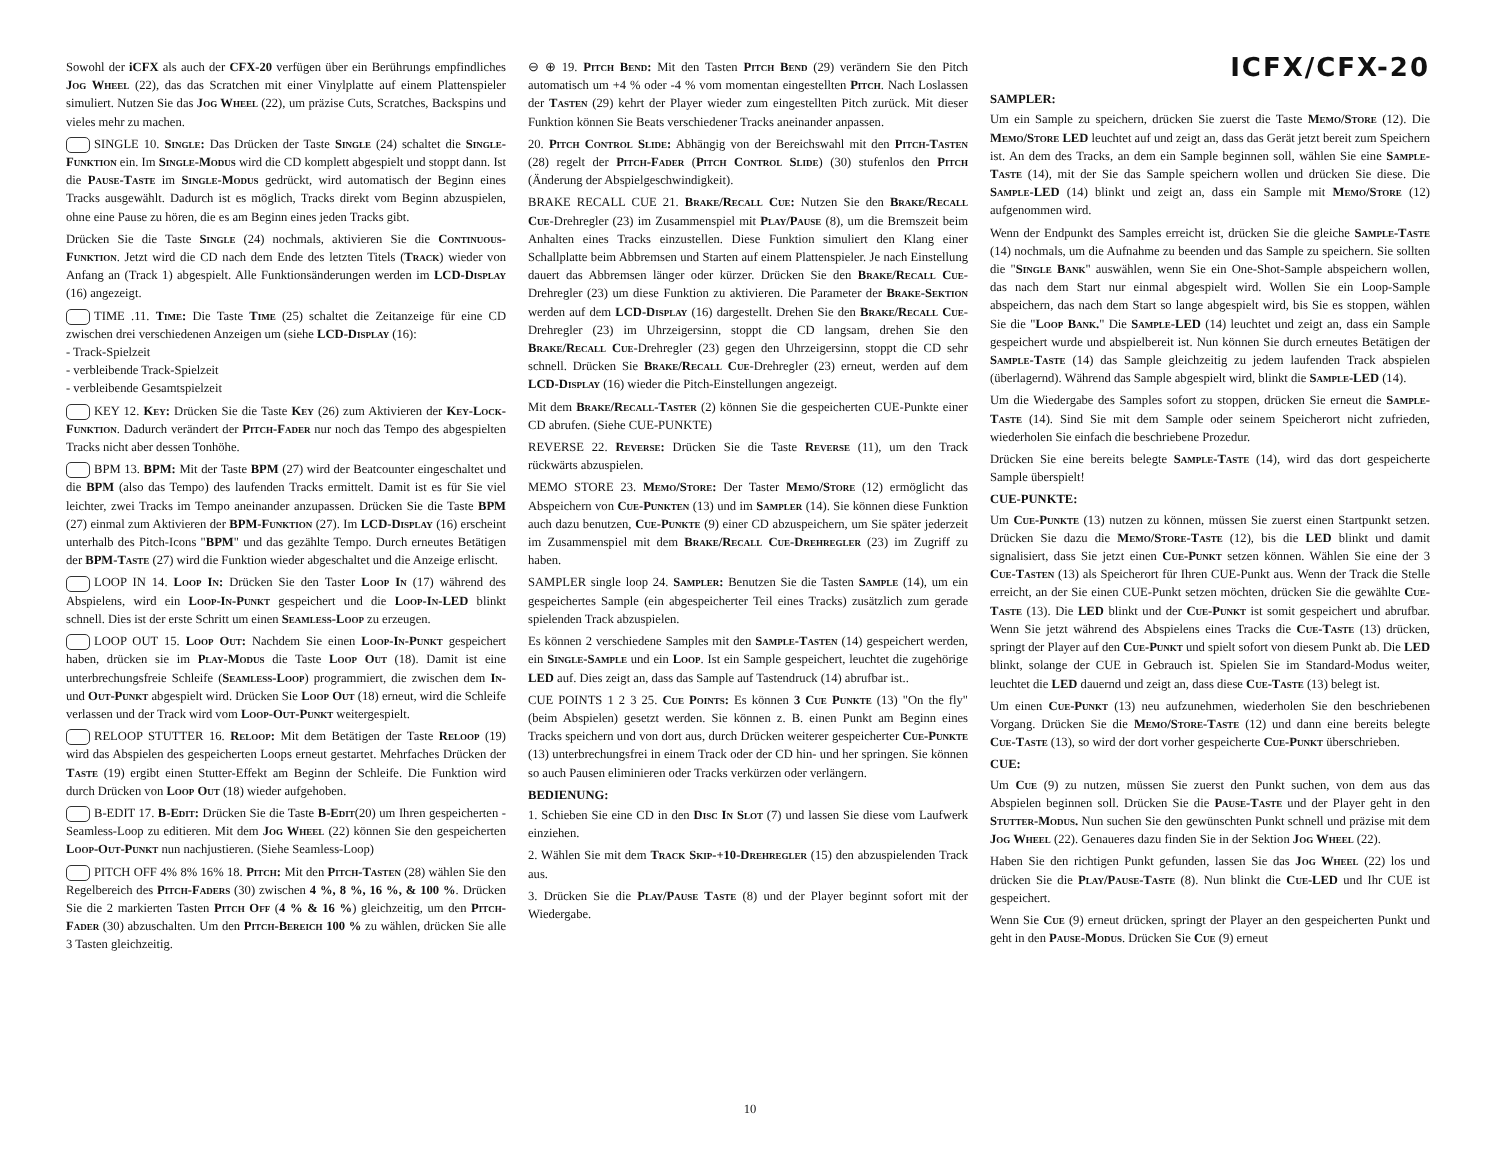Sowohl der iCFX als auch der CFX-20 verfügen über ein Berührungs empfindliches Jog Wheel (22), das das Scratchen mit einer Vinylplatte auf einem Plattenspieler simuliert. Nutzen Sie das Jog Wheel (22), um präzise Cuts, Scratches, Backspins und vieles mehr zu machen.
SINGLE 10. Single: Das Drücken der Taste Single (24) schaltet die Single-Funktion ein. Im Single-Modus wird die CD komplett abgespielt und stoppt dann. Ist die Pause-Taste im Single-Modus gedrückt, wird automatisch der Beginn eines Tracks ausgewählt. Dadurch ist es möglich, Tracks direkt vom Beginn abzuspielen, ohne eine Pause zu hören, die es am Beginn eines jeden Tracks gibt.
Drücken Sie die Taste Single (24) nochmals, aktivieren Sie die Continuous-Funktion. Jetzt wird die CD nach dem Ende des letzten Titels (Track) wieder von Anfang an (Track 1) abgespielt. Alle Funktionsänderungen werden im LCD-Display (16) angezeigt.
TIME .11. Time: Die Taste Time (25) schaltet die Zeitanzeige für eine CD zwischen drei verschiedenen Anzeigen um (siehe LCD-Display (16):
- Track-Spielzeit
- verbleibende Track-Spielzeit
- verbleibende Gesamtspielzeit
KEY 12. Key: Drücken Sie die Taste Key (26) zum Aktivieren der Key-Lock-Funktion. Dadurch verändert der Pitch-Fader nur noch das Tempo des abgespielten Tracks nicht aber dessen Tonhöhe.
BPM 13. BPM: Mit der Taste BPM (27) wird der Beatcounter eingeschaltet und die BPM (also das Tempo) des laufenden Tracks ermittelt. Damit ist es für Sie viel leichter, zwei Tracks im Tempo aneinander anzupassen. Drücken Sie die Taste BPM (27) einmal zum Aktivieren der BPM-Funktion (27). Im LCD-Display (16) erscheint unterhalb des Pitch-Icons "BPM" und das gezählte Tempo. Durch erneutes Betätigen der BPM-Taste (27) wird die Funktion wieder abgeschaltet und die Anzeige erlischt.
LOOP IN 14. Loop In: Drücken Sie den Taster Loop In (17) während des Abspielens, wird ein Loop-In-Punkt gespeichert und die Loop-In-LED blinkt schnell. Dies ist der erste Schritt um einen Seamless-Loop zu erzeugen.
LOOP OUT 15. Loop Out: Nachdem Sie einen Loop-In-Punkt gespeichert haben, drücken sie im Play-Modus die Taste Loop Out (18). Damit ist eine unterbrechungsfreie Schleife (Seamless-Loop) programmiert, die zwischen dem In- und Out-Punkt abgespielt wird. Drücken Sie Loop Out (18) erneut, wird die Schleife verlassen und der Track wird vom Loop-Out-Punkt weitergespielt.
RELOOP STUTTER 16. Reloop: Mit dem Betätigen der Taste Reloop (19) wird das Abspielen des gespeicherten Loops erneut gestartet. Mehrfaches Drücken der Taste (19) ergibt einen Stutter-Effekt am Beginn der Schleife. Die Funktion wird durch Drücken von Loop Out (18) wieder aufgehoben.
B-EDIT 17. B-Edit: Drücken Sie die Taste B-Edit(20) um Ihren gespeicherten -Seamless-Loop zu editieren. Mit dem Jog Wheel (22) können Sie den gespeicherten Loop-Out-Punkt nun nachjustieren. (Siehe Seamless-Loop)
PITCH OFF 4% 8% 16% 18. Pitch: Mit den Pitch-Tasten (28) wählen Sie den Regelbereich des Pitch-Faders (30) zwischen 4 %, 8 %, 16 %, & 100 %. Drücken Sie die 2 markierten Tasten Pitch Off (4 % & 16 %) gleichzeitig, um den Pitch-Fader (30) abzuschalten. Um den Pitch-Bereich 100 % zu wählen, drücken Sie alle 3 Tasten gleichzeitig.
⊖ ⊕ 19. Pitch Bend: Mit den Tasten Pitch Bend (29) verändern Sie den Pitch automatisch um +4 % oder -4 % vom momentan eingestellten Pitch. Nach Loslassen der Tasten (29) kehrt der Player wieder zum eingestellten Pitch zurück. Mit dieser Funktion können Sie Beats verschiedener Tracks aneinander anpassen.
20. Pitch Control Slide: Abhängig von der Bereichswahl mit den Pitch-Tasten (28) regelt der Pitch-Fader (Pitch Control Slide) (30) stufenlos den Pitch (Änderung der Abspielgeschwindigkeit).
BRAKE RECALL CUE 21. Brake/Recall Cue: Nutzen Sie den Brake/Recall Cue-Drehregler (23) im Zusammenspiel mit Play/Pause (8), um die Bremszeit beim Anhalten eines Tracks einzustellen. Diese Funktion simuliert den Klang einer Schallplatte beim Abbremsen und Starten auf einem Plattenspieler. Je nach Einstellung dauert das Abbremsen länger oder kürzer. Drücken Sie den Brake/Recall Cue-Drehregler (23) um diese Funktion zu aktivieren. Die Parameter der Brake-Sektion werden auf dem LCD-Display (16) dargestellt. Drehen Sie den Brake/Recall Cue-Drehregler (23) im Uhrzeigersinn, stoppt die CD langsam, drehen Sie den Brake/Recall Cue-Drehregler (23) gegen den Uhrzeigersinn, stoppt die CD sehr schnell. Drücken Sie Brake/Recall Cue-Drehregler (23) erneut, werden auf dem LCD-Display (16) wieder die Pitch-Einstellungen angezeigt.
Mit dem Brake/Recall-Taster (2) können Sie die gespeicherten CUE-Punkte einer CD abrufen. (Siehe CUE-PUNKTE)
REVERSE 22. Reverse: Drücken Sie die Taste Reverse (11), um den Track rückwärts abzuspielen.
MEMO STORE 23. Memo/Store: Der Taster Memo/Store (12) ermöglicht das Abspeichern von Cue-Punkten (13) und im Sampler (14). Sie können diese Funktion auch dazu benutzen, Cue-Punkte (9) einer CD abzuspeichern, um Sie später jederzeit im Zusammenspiel mit dem Brake/Recall Cue-Drehregler (23) im Zugriff zu haben.
SAMPLER single loop 24. Sampler: Benutzen Sie die Tasten Sample (14), um ein gespeichertes Sample (ein abgespeicherter Teil eines Tracks) zusätzlich zum gerade spielenden Track abzuspielen.
Es können 2 verschiedene Samples mit den Sample-Tasten (14) gespeichert werden, ein Single-Sample und ein Loop. Ist ein Sample gespeichert, leuchtet die zugehörige LED auf. Dies zeigt an, dass das Sample auf Tastendruck (14) abrufbar ist..
CUE POINTS 1 2 3 25. Cue Points: Es können 3 Cue Punkte (13) "On the fly" (beim Abspielen) gesetzt werden. Sie können z. B. einen Punkt am Beginn eines Tracks speichern und von dort aus, durch Drücken weiterer gespeicherter Cue-Punkte (13) unterbrechungsfrei in einem Track oder der CD hin- und her springen. Sie können so auch Pausen eliminieren oder Tracks verkürzen oder verlängern.
BEDIENUNG:
1. Schieben Sie eine CD in den Disc In Slot (7) und lassen Sie diese vom Laufwerk einziehen.
2. Wählen Sie mit dem Track Skip-+10-Drehregler (15) den abzuspielenden Track aus.
3. Drücken Sie die Play/Pause Taste (8) und der Player beginnt sofort mit der Wiedergabe.
ICFX/CFX-20
SAMPLER:
Um ein Sample zu speichern, drücken Sie zuerst die Taste Memo/Store (12). Die Memo/Store LED leuchtet auf und zeigt an, dass das Gerät jetzt bereit zum Speichern ist. An dem des Tracks, an dem ein Sample beginnen soll, wählen Sie eine Sample-Taste (14), mit der Sie das Sample speichern wollen und drücken Sie diese. Die Sample-LED (14) blinkt und zeigt an, dass ein Sample mit Memo/Store (12) aufgenommen wird.
Wenn der Endpunkt des Samples erreicht ist, drücken Sie die gleiche Sample-Taste (14) nochmals, um die Aufnahme zu beenden und das Sample zu speichern. Sie sollten die "Single Bank" auswählen, wenn Sie ein One-Shot-Sample abspeichern wollen, das nach dem Start nur einmal abgespielt wird. Wollen Sie ein Loop-Sample abspeichern, das nach dem Start so lange abgespielt wird, bis Sie es stoppen, wählen Sie die "Loop Bank." Die Sample-LED (14) leuchtet und zeigt an, dass ein Sample gespeichert wurde und abspielbereit ist. Nun können Sie durch erneutes Betätigen der Sample-Taste (14) das Sample gleichzeitig zu jedem laufenden Track abspielen (überlagernd). Während das Sample abgespielt wird, blinkt die Sample-LED (14).
Um die Wiedergabe des Samples sofort zu stoppen, drücken Sie erneut die Sample-Taste (14). Sind Sie mit dem Sample oder seinem Speicherort nicht zufrieden, wiederholen Sie einfach die beschriebene Prozedur.
Drücken Sie eine bereits belegte Sample-Taste (14), wird das dort gespeicherte Sample überspielt!
CUE-PUNKTE:
Um Cue-Punkte (13) nutzen zu können, müssen Sie zuerst einen Startpunkt setzen. Drücken Sie dazu die Memo/Store-Taste (12), bis die LED blinkt und damit signalisiert, dass Sie jetzt einen Cue-Punkt setzen können. Wählen Sie eine der 3 Cue-Tasten (13) als Speicherort für Ihren CUE-Punkt aus. Wenn der Track die Stelle erreicht, an der Sie einen CUE-Punkt setzen möchten, drücken Sie die gewählte Cue-Taste (13). Die LED blinkt und der Cue-Punkt ist somit gespeichert und abrufbar. Wenn Sie jetzt während des Abspielens eines Tracks die Cue-Taste (13) drücken, springt der Player auf den Cue-Punkt und spielt sofort von diesem Punkt ab. Die LED blinkt, solange der CUE in Gebrauch ist. Spielen Sie im Standard-Modus weiter, leuchtet die LED dauernd und zeigt an, dass diese Cue-Taste (13) belegt ist.
Um einen Cue-Punkt (13) neu aufzunehmen, wiederholen Sie den beschriebenen Vorgang. Drücken Sie die Memo/Store-Taste (12) und dann eine bereits belegte Cue-Taste (13), so wird der dort vorher gespeicherte Cue-Punkt überschrieben.
CUE:
Um Cue (9) zu nutzen, müssen Sie zuerst den Punkt suchen, von dem aus das Abspielen beginnen soll. Drücken Sie die Pause-Taste und der Player geht in den Stutter-Modus. Nun suchen Sie den gewünschten Punkt schnell und präzise mit dem Jog Wheel (22). Genaueres dazu finden Sie in der Sektion Jog Wheel (22).
Haben Sie den richtigen Punkt gefunden, lassen Sie das Jog Wheel (22) los und drücken Sie die Play/Pause-Taste (8). Nun blinkt die Cue-LED und Ihr CUE ist gespeichert.
Wenn Sie Cue (9) erneut drücken, springt der Player an den gespeicherten Punkt und geht in den Pause-Modus. Drücken Sie Cue (9) erneut
10